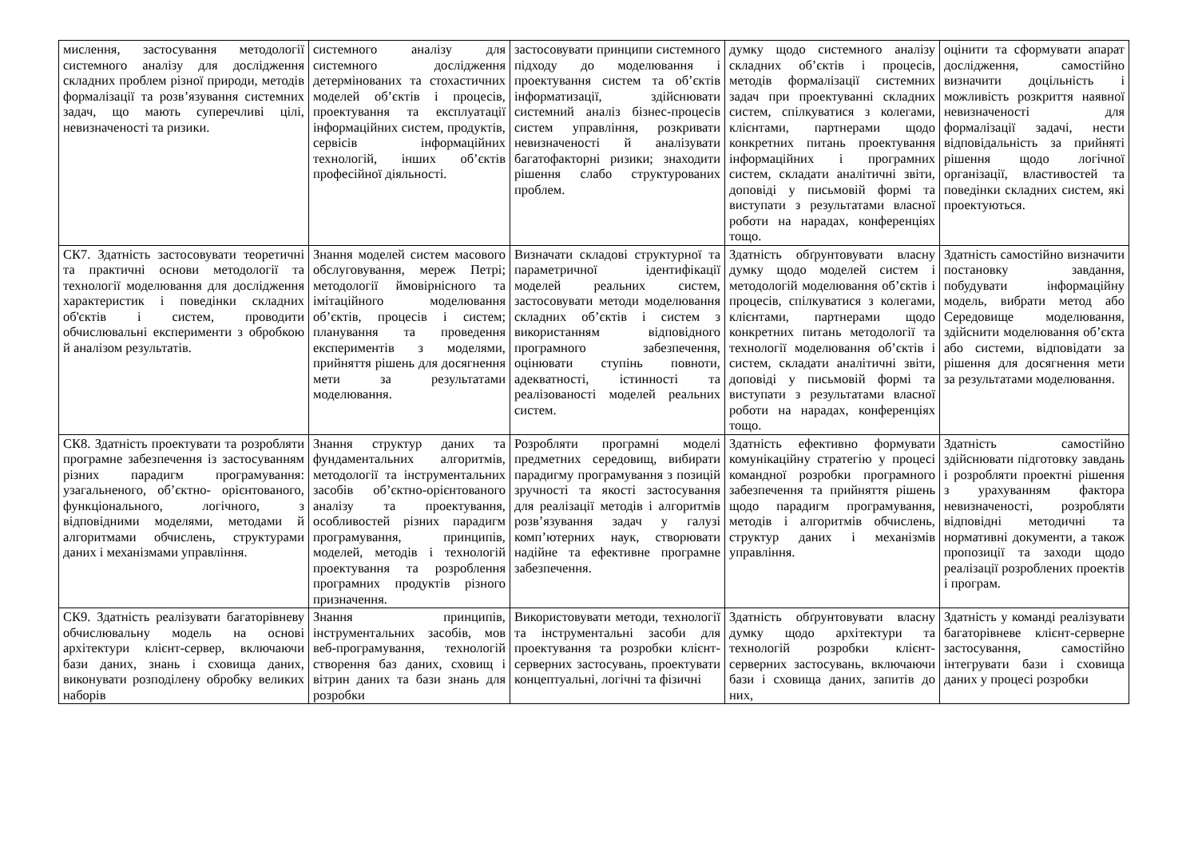| мислення, застосування методології системного аналізу для дослідження складних проблем різної природи, методів формалізації та розв’язування системних задач, що мають суперечливі цілі, невизначеності та ризики. | системного аналізу для системного дослідження детермінованих та стохастичних моделей об’єктів і процесів, проектування та експлуатації інформаційних систем, продуктів, сервісів інформаційних технологій, інших об’єктів професійної діяльності. | застосовувати принципи системного підходу до моделювання і проектування систем та об’єктів інформатизації, здійснювати системний аналіз бізнес-процесів систем управління, розкривати невизначеності й аналізувати багатофакторні ризики; знаходити рішення слабо структурованих проблем. | думку щодо системного аналізу складних об’єктів і процесів, методів формалізації системних задач при проектуванні складних систем, спілкуватися з колегами, клієнтами, партнерами щодо конкретних питань проектування інформаційних і програмних систем, складати аналітичні звіти, доповіді у письмовій формі та виступати з результатами власної роботи на нарадах, конференціях тощо. | оцінити та сформувати апарат дослідження, самостійно визначити доцільність і можливість розкриття наявної невизначеності для формалізації задачі, нести відповідальність за прийняті рішення щодо логічної організації, властивостей та поведінки складних систем, які проектуються. |
| СК7. Здатність застосовувати теоретичні та практичні основи методології та технології моделювання для дослідження характеристик і поведінки складних об'єктів і систем, проводити обчислювальні експерименти з обробкою й аналізом результатів. | Знання моделей систем масового обслуговування, мереж Петрі; методології ймовірнісного та імітаційного моделювання об’єктів, процесів і систем; планування та проведення експериментів з моделями, прийняття рішень для досягнення мети за результатами моделювання. | Визначати складові структурної та параметричної ідентифікації моделей реальних систем, застосовувати методи моделювання складних об’єктів і систем з використанням відповідного програмного забезпечення, оцінювати ступінь повноти, адекватності, істинності та реалізованості моделей реальних систем. | Здатність обґрунтовувати власну думку щодо моделей систем і методологій моделювання об’єктів і процесів, спілкуватися з колегами, клієнтами, партнерами щодо конкретних питань методології та технології моделювання об’єктів і систем, складати аналітичні звіти, доповіді у письмовій формі та виступати з результатами власної роботи на нарадах, конференціях тощо. | Здатність самостійно визначити постановку завдання, побудувати інформаційну модель, вибрати метод або Середовище моделювання, здійснити моделювання об’єкта або системи, відповідати за рішення для досягнення мети за результатами моделювання. |
| СК8. Здатність проектувати та розробляти програмне забезпечення із застосуванням різних парадигм програмування: узагальненого, об’єктно- орієнтованого, функціонального, логічного, з відповідними моделями, методами й алгоритмами обчислень, структурами даних і механізмами управління. | Знання структур даних та фундаментальних алгоритмів, методології та інструментальних засобів об’єктно-орієнтованого аналізу та проектування, особливостей різних парадигм програмування, принципів, моделей, методів і технологій проектування та розроблення програмних продуктів різного призначення. | Розробляти програмні моделі предметних середовищ, вибирати парадигму програмування з позицій зручності та якості застосування для реалізації методів і алгоритмів розв’язування задач у галузі комп’ютерних наук, створювати надійне та ефективне програмне забезпечення. | Здатність ефективно формувати комунікаційну стратегію у процесі командної розробки програмного забезпечення та прийняття рішень щодо парадигм програмування, методів і алгоритмів обчислень, структур даних і механізмів управління. | Здатність самостійно здійснювати підготовку завдань і розробляти проектні рішення з урахуванням фактора невизначеності, розробляти відповідні методичні та нормативні документи, а також пропозиції та заходи щодо реалізації розроблених проектів і програм. |
| СК9. Здатність реалізувати багаторівневу обчислювальну модель на основі архітектури клієнт-сервер, включаючи бази даних, знань і сховища даних, виконувати розподілену обробку великих наборів | Знання принципів, інструментальних засобів, мов веб-програмування, технологій створення баз даних, сховищ і вітрин даних та бази знань для розробки | Використовувати методи, технології та інструментальні засоби для проектування та розробки клієнт-серверних застосувань, проектувати концептуальні, логічні та фізичні | Здатність обґрунтовувати власну думку щодо архітектури та технологій розробки клієнт-серверних застосувань, включаючи бази і сховища даних, запитів до них, | Здатність у команді реалізувати багаторівневе клієнт-серверне застосування, самостійно інтегрувати бази і сховища даних у процесі розробки |